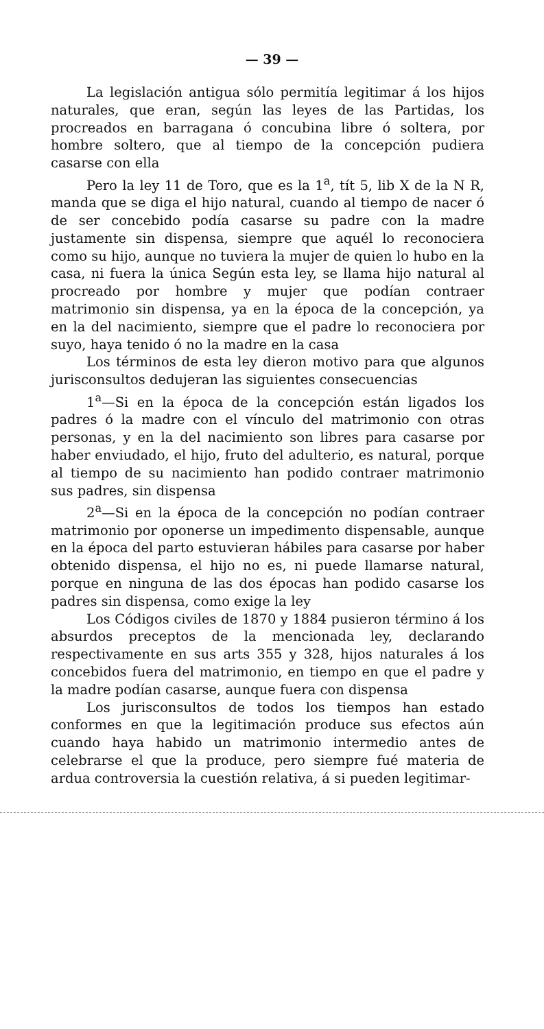— 39 —
La legislación antigua sólo permitía legitimar á los hijos naturales, que eran, según las leyes de las Partidas, los procreados en barragana ó concubina libre ó soltera, por hombre soltero, que al tiempo de la concepción pudiera casarse con ella
Pero la ley 11 de Toro, que es la 1<sup>a</sup>, tít 5, lib X de la N R, manda que se diga el hijo natural, cuando al tiempo de nacer ó de ser concebido podía casarse su padre con la madre justamente sin dispensa, siempre que aquél lo reconociera como su hijo, aunque no tuviera la mujer de quien lo hubo en la casa, ni fuera la única Según esta ley, se llama hijo natural al procreado por hombre y mujer que podían contraer matrimonio sin dispensa, ya en la época de la concepción, ya en la del nacimiento, siempre que el padre lo reconociera por suyo, haya tenido ó no la madre en la casa
Los términos de esta ley dieron motivo para que algunos jurisconsultos dedujeran las siguientes consecuencias
1<sup>a</sup>—Si en la época de la concepción están ligados los padres ó la madre con el vínculo del matrimonio con otras personas, y en la del nacimiento son libres para casarse por haber enviudado, el hijo, fruto del adulterio, es natural, porque al tiempo de su nacimiento han podido contraer matrimonio sus padres, sin dispensa
2<sup>a</sup>—Si en la época de la concepción no podían contraer matrimonio por oponerse un impedimento dispensable, aunque en la época del parto estuvieran hábiles para casarse por haber obtenido dispensa, el hijo no es, ni puede llamarse natural, porque en ninguna de las dos épocas han podido casarse los padres sin dispensa, como exige la ley
Los Códigos civiles de 1870 y 1884 pusieron término á los absurdos preceptos de la mencionada ley, declarando respectivamente en sus arts 355 y 328, hijos naturales á los concebidos fuera del matrimonio, en tiempo en que el padre y la madre podían casarse, aunque fuera con dispensa
Los jurisconsultos de todos los tiempos han estado conformes en que la legitimación produce sus efectos aún cuando haya habido un matrimonio intermedio antes de celebrarse el que la produce, pero siempre fué materia de ardua controversia la cuestión relativa, á si pueden legitimar-